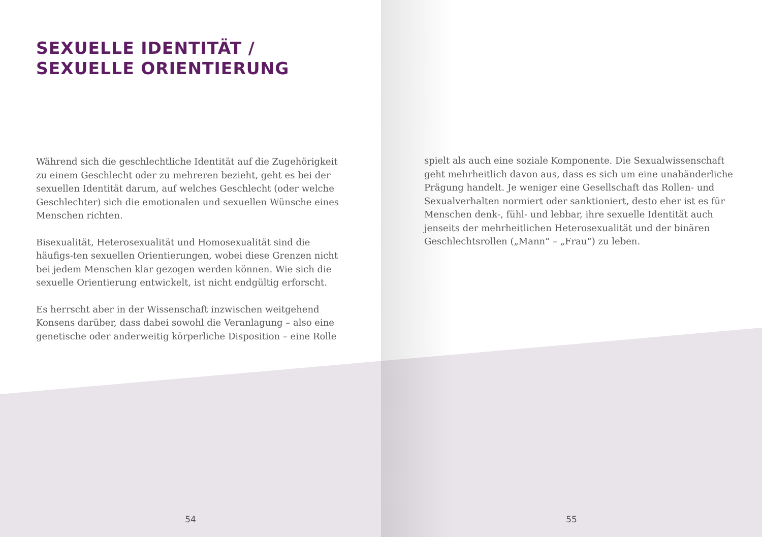SEXUELLE IDENTITÄT /
SEXUELLE ORIENTIERUNG
Während sich die geschlechtliche Identität auf die Zugehörigkeit zu einem Geschlecht oder zu mehreren bezieht, geht es bei der sexuellen Identität darum, auf welches Geschlecht (oder welche Geschlechter) sich die emotionalen und sexuellen Wünsche eines Menschen richten.
Bisexualität, Heterosexualität und Homosexualität sind die häufigs-ten sexuellen Orientierungen, wobei diese Grenzen nicht bei jedem Menschen klar gezogen werden können. Wie sich die sexuelle Orientierung entwickelt, ist nicht endgültig erforscht.
Es herrscht aber in der Wissenschaft inzwischen weitgehend Konsens darüber, dass dabei sowohl die Veranlagung – also eine genetische oder anderweitig körperliche Disposition – eine Rolle
54
spielt als auch eine soziale Komponente. Die Sexualwissenschaft geht mehrheitlich davon aus, dass es sich um eine unabänderliche Prägung handelt. Je weniger eine Gesellschaft das Rollen- und Sexualverhalten normiert oder sanktioniert, desto eher ist es für Menschen denk-, fühl- und lebbar, ihre sexuelle Identität auch jenseits der mehrheitlichen Heterosexualität und der binären Geschlechtsrollen („Mann“ – „Frau“) zu leben.
55